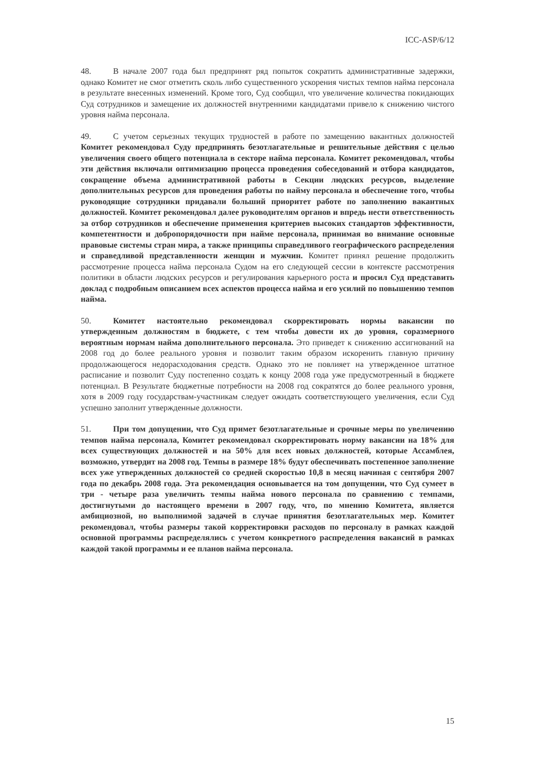ICC-ASP/6/12
48. В начале 2007 года был предпринят ряд попыток сократить административные задержки, однако Комитет не смог отметить сколь либо существенного ускорения чистых темпов найма персонала в результате внесенных изменений. Кроме того, Суд сообщил, что увеличение количества покидающих Суд сотрудников и замещение их должностей внутренними кандидатами привело к снижению чистого уровня найма персонала.
49. С учетом серьезных текущих трудностей в работе по замещению вакантных должностей Комитет рекомендовал Суду предпринять безотлагательные и решительные действия с целью увеличения своего общего потенциала в секторе найма персонала. Комитет рекомендовал, чтобы эти действия включали оптимизацию процесса проведения собеседований и отбора кандидатов, сокращение объема административной работы в Секции людских ресурсов, выделение дополнительных ресурсов для проведения работы по найму персонала и обеспечение того, чтобы руководящие сотрудники придавали больший приоритет работе по заполнению вакантных должностей. Комитет рекомендовал далее руководителям органов и впредь нести ответственность за отбор сотрудников и обеспечение применения критериев высоких стандартов эффективности, компетентности и добропорядочности при найме персонала, принимая во внимание основные правовые системы стран мира, а также принципы справедливого географического распределения и справедливой представленности женщин и мужчин. Комитет принял решение продолжить рассмотрение процесса найма персонала Судом на его следующей сессии в контексте рассмотрения политики в области людских ресурсов и регулирования карьерного роста и просил Суд представить доклад с подробным описанием всех аспектов процесса найма и его усилий по повышению темпов найма.
50. Комитет настоятельно рекомендовал скорректировать нормы вакансии по утвержденным должностям в бюджете, с тем чтобы довести их до уровня, соразмерного вероятным нормам найма дополнительного персонала. Это приведет к снижению ассигнований на 2008 год до более реального уровня и позволит таким образом искоренить главную причину продолжающегося недорасходования средств. Однако это не повлияет на утвержденное штатное расписание и позволит Суду постепенно создать к концу 2008 года уже предусмотренный в бюджете потенциал. В Результате бюджетные потребности на 2008 год сократятся до более реального уровня, хотя в 2009 году государствам-участникам следует ожидать соответствующего увеличения, если Суд успешно заполнит утвержденные должности.
51. При том допущении, что Суд примет безотлагательные и срочные меры по увеличению темпов найма персонала, Комитет рекомендовал скорректировать норму вакансии на 18% для всех существующих должностей и на 50% для всех новых должностей, которые Ассамблея, возможно, утвердит на 2008 год. Темпы в размере 18% будут обеспечивать постепенное заполнение всех уже утвержденных должностей со средней скоростью 10,8 в месяц начиная с сентября 2007 года по декабрь 2008 года. Эта рекомендация основывается на том допущении, что Суд сумеет в три - четыре раза увеличить темпы найма нового персонала по сравнению с темпами, достигнутыми до настоящего времени в 2007 году, что, по мнению Комитета, является амбициозной, но выполнимой задачей в случае принятия безотлагательных мер. Комитет рекомендовал, чтобы размеры такой корректировки расходов по персоналу в рамках каждой основной программы распределялись с учетом конкретного распределения вакансий в рамках каждой такой программы и ее планов найма персонала.
15